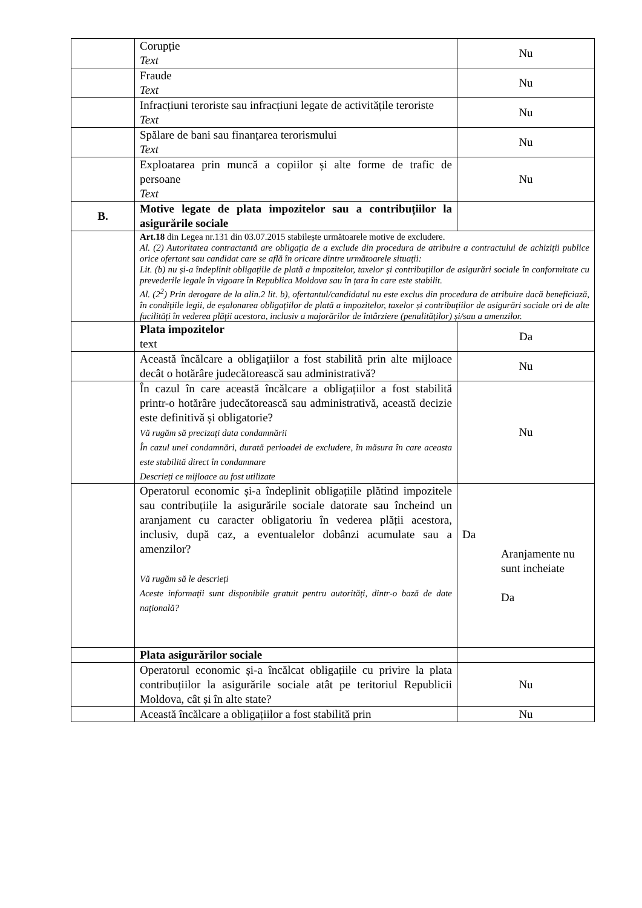| | Corupție Text | Nu |
| | Fraude Text | Nu |
| | Infracțiuni teroriste sau infracțiuni legate de activitățile teroriste Text | Nu |
| | Spălare de bani sau finanțarea terorismului Text | Nu |
| | Exploatarea prin muncă a copiilor și alte forme de trafic de persoane Text | Nu |
| B. | Motive legate de plata impozitelor sau a contribuțiilor la asigurările sociale | |
| | Art.18 din Legea nr.131 din 03.07.2015 stabilește următoarele motive de excludere. Al. (2) Autoritatea contractantă are obligația de a exclude din procedura de atribuire a contractului de achiziții publice orice ofertant sau candidat care se află în oricare dintre următoarele situații: Lit. (b) nu și-a îndeplinit obligațiile de plată a impozitelor, taxelor și contribuțiilor de asigurări sociale în conformitate cu prevederile legale în vigoare în Republica Moldova sau în țara în care este stabilit. Al. (2<sup>2</sup>) Prin derogare de la alin.2 lit. b), ofertantul/candidatul nu este exclus din procedura de atribuire dacă beneficiază, în condițiile legii, de eșalonarea obligațiilor de plată a impozitelor, taxelor și contribuțiilor de asigurări sociale ori de alte facilități în vederea plății acestora, inclusiv a majorărilor de întârziere (penalităților) și/sau a amenzilor. | |
| | Plata impozitelor text | Da |
| | Această încălcare a obligațiilor a fost stabilită prin alte mijloace decât o hotărâre judecătorească sau administrativă? | Nu |
| | În cazul în care această încălcare a obligațiilor a fost stabilită printr-o hotărâre judecătorească sau administrativă, această decizie este definitivă și obligatorie? Vă rugăm să precizați data condamnării În cazul unei condamnări, durată perioadei de excludere, în măsura în care aceasta este stabilită direct în condamnare Descrieți ce mijloace au fost utilizate | Nu |
| | Operatorul economic și-a îndeplinit obligațiile plătind impozitele sau contribuțiile la asigurările sociale datorate sau încheind un aranjament cu caracter obligatoriu în vederea plății acestora, inclusiv, după caz, a eventualelor dobânzi acumulate sau a amenzilor? Vă rugăm să le descrieți Aceste informații sunt disponibile gratuit pentru autorități, dintr-o bază de date națională? | Da Aranjamente nu sunt incheiate Da |
| | Plata asigurărilor sociale | |
| | Operatorul economic și-a încălcat obligațiile cu privire la plata contribuțiilor la asigurările sociale atât pe teritoriul Republicii Moldova, cât și în alte state? | Nu |
| | Această încălcare a obligațiilor a fost stabilită prin | Nu |